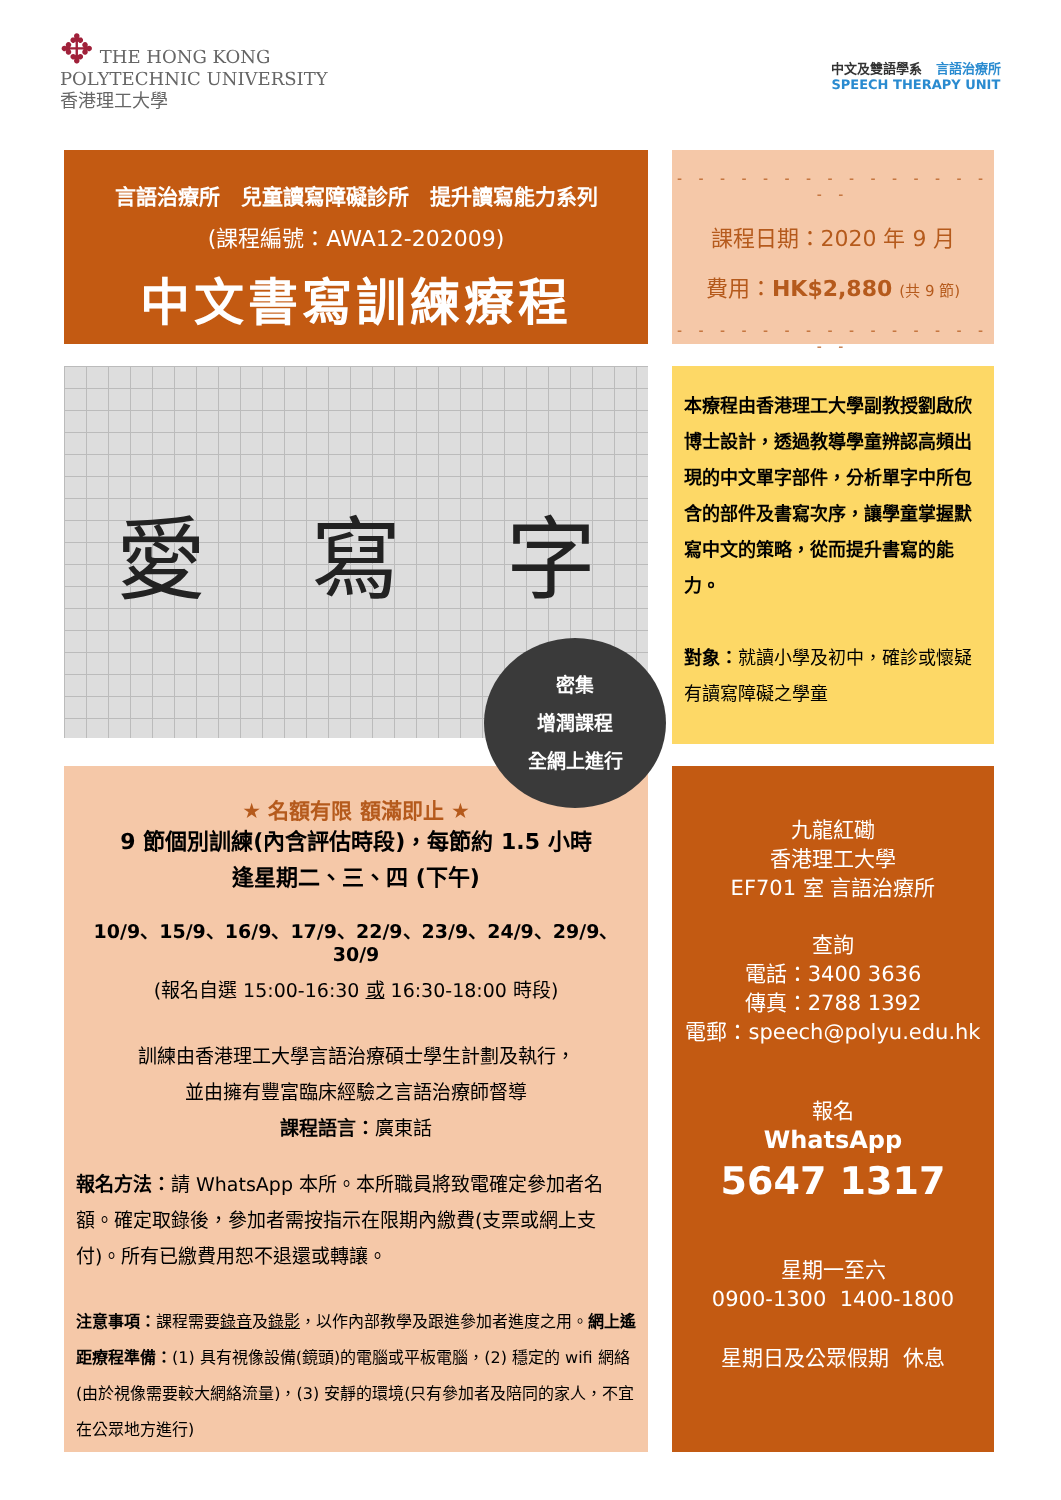✥ THE HONG KONG
POLYTECHNIC UNIVERSITY
香港理工大學
中文及雙語學系 言語治療所
SPEECH THERAPY UNIT
言語治療所　兒童讀寫障礙診所　提升讀寫能力系列
(課程編號：AWA12-202009)
中文書寫訓練療程
- - - - - - - - - - - - - - - - -
課程日期：2020 年 9 月
費用：HK$2,880 (共 9 節)
- - - - - - - - - - - - - - - - -
愛 寫 字
本療程由香港理工大學副教授劉啟欣博士設計，透過教導學童辨認高頻出現的中文單字部件，分析單字中所包含的部件及書寫次序，讓學童掌握默寫中文的策略，從而提升書寫的能力。
對象：就讀小學及初中，確診或懷疑有讀寫障礙之學童
密集
增潤課程
全網上進行
★ 名額有限 額滿即止 ★
9 節個別訓練(內含評估時段)，每節約 1.5 小時
逢星期二、三、四 (下午)
10/9、15/9、16/9、17/9、22/9、23/9、24/9、29/9、30/9
(報名自選 15:00-16:30 或 16:30-18:00 時段)
訓練由香港理工大學言語治療碩士學生計劃及執行，
並由擁有豐富臨床經驗之言語治療師督導
課程語言：廣東話
報名方法：請 WhatsApp 本所。本所職員將致電確定參加者名額。確定取錄後，參加者需按指示在限期內繳費(支票或網上支付)。所有已繳費用恕不退還或轉讓。
注意事項：課程需要錄音及錄影，以作內部教學及跟進參加者進度之用。網上遙距療程準備：(1) 具有視像設備(鏡頭)的電腦或平板電腦，(2) 穩定的 wifi 網絡(由於視像需要較大網絡流量)，(3) 安靜的環境(只有參加者及陪同的家人，不宜在公眾地方進行)
九龍紅磡
香港理工大學
EF701 室 言語治療所
查詢
電話：3400 3636
傳真：2788 1392
電郵：speech@polyu.edu.hk
報名
WhatsApp
5647 1317
星期一至六
0900-1300 1400-1800
星期日及公眾假期 休息